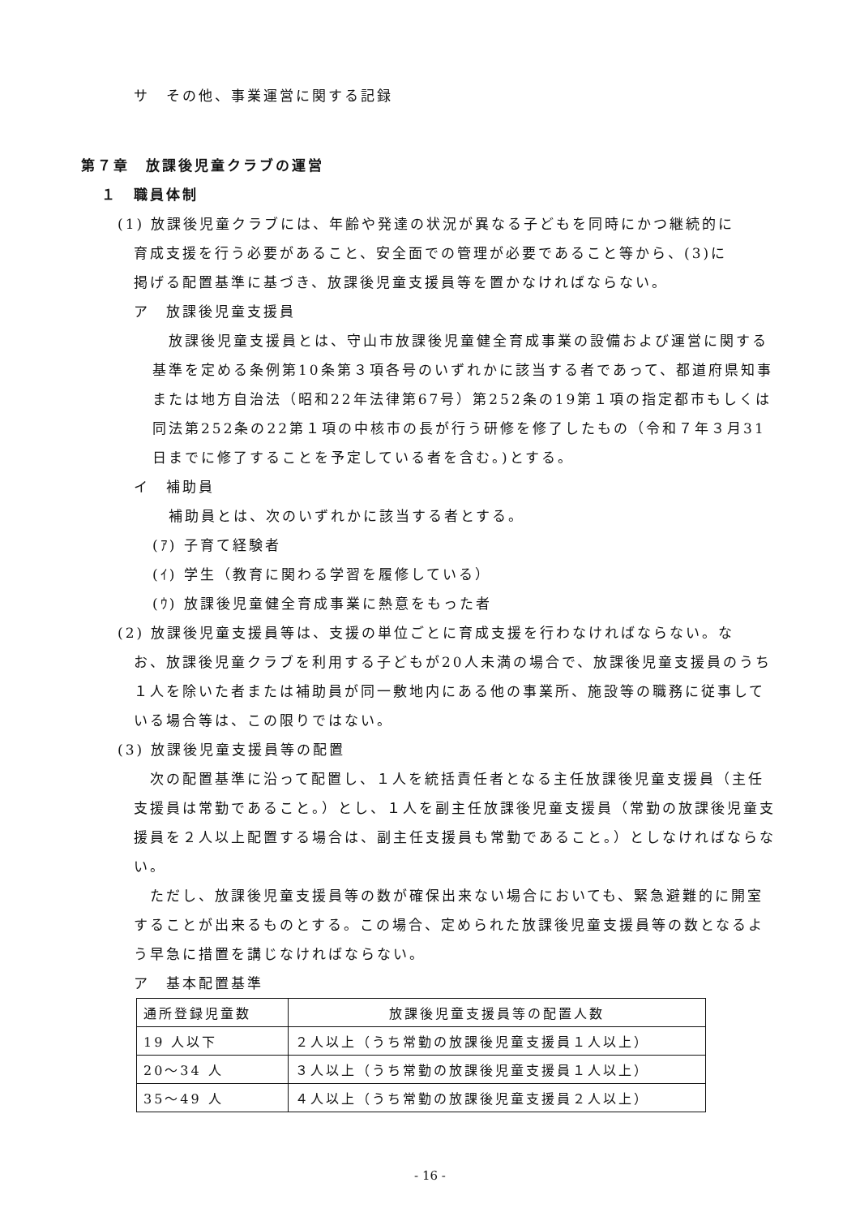サ　その他、事業運営に関する記録
第７章　放課後児童クラブの運営
１　職員体制
(1) 放課後児童クラブには、年齢や発達の状況が異なる子どもを同時にかつ継続的に
育成支援を行う必要があること、安全面での管理が必要であること等から、(3)に
掲げる配置基準に基づき、放課後児童支援員等を置かなければならない。
ア　放課後児童支援員
　放課後児童支援員とは、守山市放課後児童健全育成事業の設備および運営に関する基準を定める条例第10条第３項各号のいずれかに該当する者であって、都道府県知事または地方自治法（昭和22年法律第67号）第252条の19第１項の指定都市もしくは同法第252条の22第１項の中核市の長が行う研修を修了したもの（令和７年３月31日までに修了することを予定している者を含む。)とする。
イ　補助員
　補助員とは、次のいずれかに該当する者とする。
(ｱ) 子育て経験者
(ｲ) 学生（教育に関わる学習を履修している）
(ｳ) 放課後児童健全育成事業に熱意をもった者
(2) 放課後児童支援員等は、支援の単位ごとに育成支援を行わなければならない。な
お、放課後児童クラブを利用する子どもが20人未満の場合で、放課後児童支援員のうち１人を除いた者または補助員が同一敷地内にある他の事業所、施設等の職務に従事している場合等は、この限りではない。
(3) 放課後児童支援員等の配置
　次の配置基準に沿って配置し、１人を統括責任者となる主任放課後児童支援員（主任支援員は常勤であること。）とし、１人を副主任放課後児童支援員（常勤の放課後児童支援員を２人以上配置する場合は、副主任支援員も常勤であること。）としなければならない。
　ただし、放課後児童支援員等の数が確保出来ない場合においても、緊急避難的に開室することが出来るものとする。この場合、定められた放課後児童支援員等の数となるよう早急に措置を講じなければならない。
ア　基本配置基準
| 通所登録児童数 | 放課後児童支援員等の配置人数 |
| 19 人以下 | ２人以上（うち常勤の放課後児童支援員１人以上） |
| 20～34 人 | ３人以上（うち常勤の放課後児童支援員１人以上） |
| 35～49 人 | ４人以上（うち常勤の放課後児童支援員２人以上） |
- 16 -